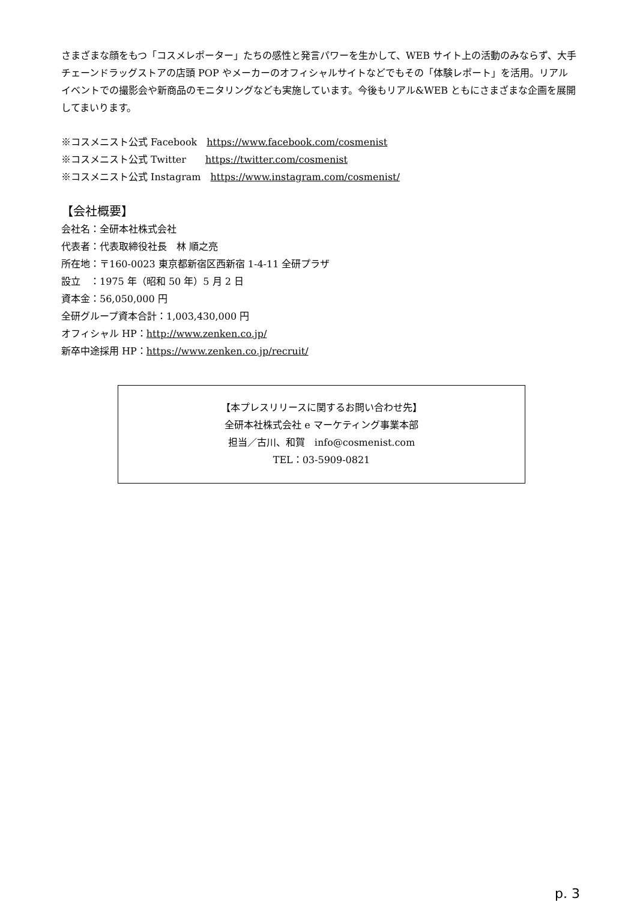さまざまな顔をもつ「コスメレポーター」たちの感性と発言パワーを生かして、WEB サイト上の活動のみならず、大手チェーンドラッグストアの店頭 POP やメーカーのオフィシャルサイトなどでもその「体験レポート」を活用。リアルイベントでの撮影会や新商品のモニタリングなども実施しています。今後もリアル&WEB ともにさまざまな企画を展開してまいります。
※コスメニスト公式 Facebook　https://www.facebook.com/cosmenist
※コスメニスト公式 Twitter　　https://twitter.com/cosmenist
※コスメニスト公式 Instagram　https://www.instagram.com/cosmenist/
【会社概要】
会社名：全研本社株式会社
代表者：代表取締役社長　林 順之亮
所在地：〒160-0023 東京都新宿区西新宿 1-4-11 全研プラザ
設立　：1975 年（昭和 50 年）5 月 2 日
資本金：56,050,000 円
全研グループ資本合計：1,003,430,000 円
オフィシャル HP：http://www.zenken.co.jp/
新卒中途採用 HP：https://www.zenken.co.jp/recruit/
【本プレスリリースに関するお問い合わせ先】
全研本社株式会社 e マーケティング事業本部
担当／古川、和賀　info@cosmenist.com
TEL：03-5909-0821
p. 3